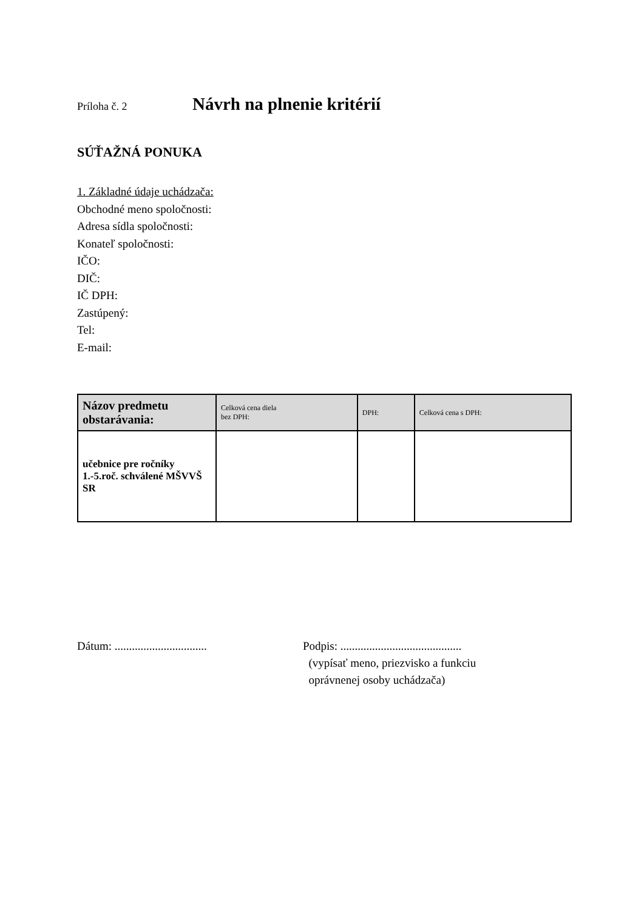Príloha č. 2 Návrh na plnenie kritérií
SÚŤAŽNÁ PONUKA
1. Základné údaje uchádzača:
Obchodné meno spoločnosti:
Adresa sídla spoločnosti:
Konateľ spoločnosti:
IČO:
DIČ:
IČ DPH:
Zastúpený:
Tel:
E-mail:
| Názov predmetu obstarávania: | Celková cena diela bez DPH: | DPH: | Celková cena s DPH: |
| --- | --- | --- | --- |
| učebnice pre ročníky 1.-5.roč. schválené MŠVVŠ SR | | | |
Dátum: ................................
Podpis: ..........................................
(vypísať meno, priezvisko a funkciu
oprávnenej osoby uchádzača)